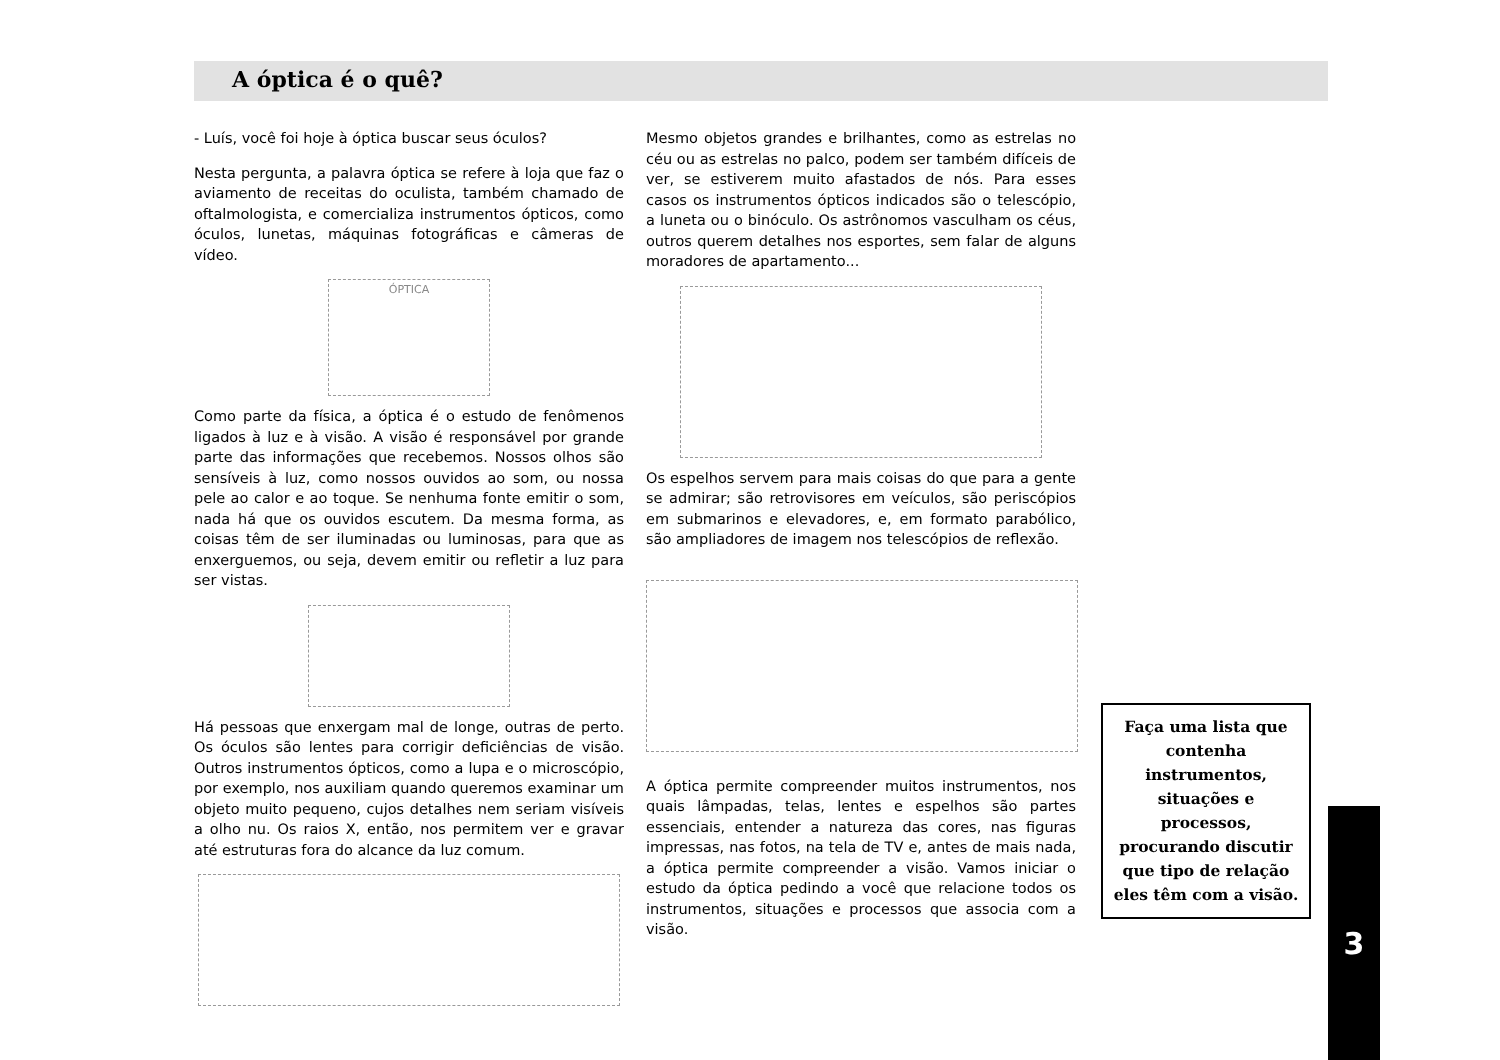A óptica é o quê?
- Luís, você foi hoje à óptica buscar seus óculos?
Nesta pergunta, a palavra óptica se refere à loja que faz o aviamento de receitas do oculista, também chamado de oftalmologista, e comercializa instrumentos ópticos, como óculos, lunetas, máquinas fotográficas e câmeras de vídeo.
ÓPTICA
Como parte da física, a óptica é o estudo de fenômenos ligados à luz e à visão. A visão é responsável por grande parte das informações que recebemos. Nossos olhos são sensíveis à luz, como nossos ouvidos ao som, ou nossa pele ao calor e ao toque. Se nenhuma fonte emitir o som, nada há que os ouvidos escutem. Da mesma forma, as coisas têm de ser iluminadas ou luminosas, para que as enxerguemos, ou seja, devem emitir ou refletir a luz para ser vistas.
Há pessoas que enxergam mal de longe, outras de perto. Os óculos são lentes para corrigir deficiências de visão. Outros instrumentos ópticos, como a lupa e o microscópio, por exemplo, nos auxiliam quando queremos examinar um objeto muito pequeno, cujos detalhes nem seriam visíveis a olho nu. Os raios X, então, nos permitem ver e gravar até estruturas fora do alcance da luz comum.
Mesmo objetos grandes e brilhantes, como as estrelas no céu ou as estrelas no palco, podem ser também difíceis de ver, se estiverem muito afastados de nós. Para esses casos os instrumentos ópticos indicados são o telescópio, a luneta ou o binóculo. Os astrônomos vasculham os céus, outros querem detalhes nos esportes, sem falar de alguns moradores de apartamento...
Os espelhos servem para mais coisas do que para a gente se admirar; são retrovisores em veículos, são periscópios em submarinos e elevadores, e, em formato parabólico, são ampliadores de imagem nos telescópios de reflexão.
A óptica permite compreender muitos instrumentos, nos quais lâmpadas, telas, lentes e espelhos são partes essenciais, entender a natureza das cores, nas figuras impressas, nas fotos, na tela de TV e, antes de mais nada, a óptica permite compreender a visão. Vamos iniciar o estudo da óptica pedindo a você que relacione todos os instrumentos, situações e processos que associa com a visão.
Faça uma lista que contenha instrumentos, situações e processos, procurando discutir que tipo de relação eles têm com a visão.
3